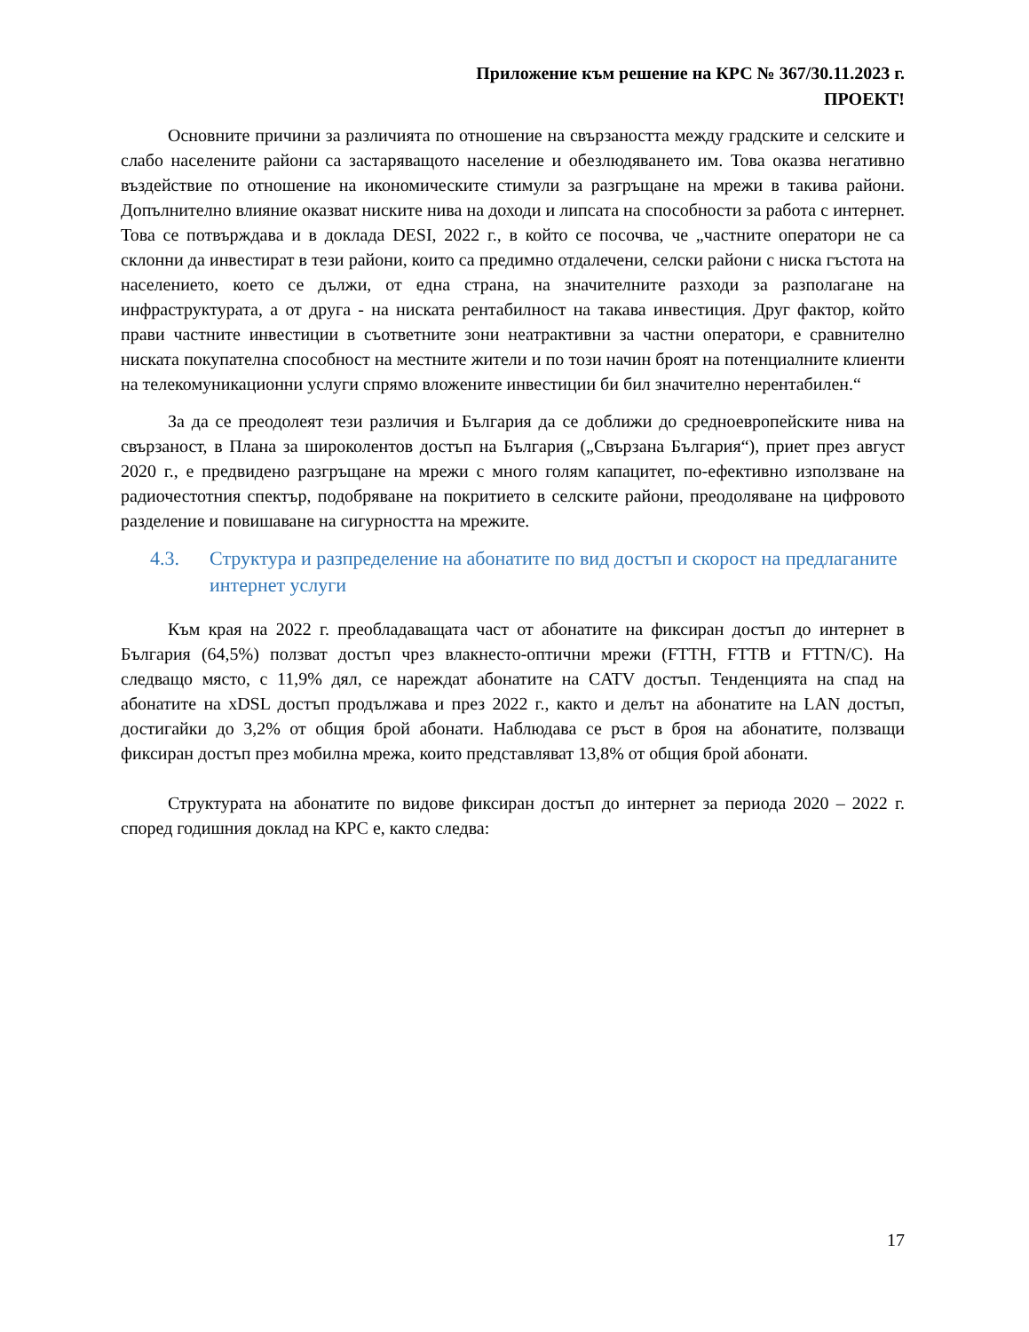Приложение към решение на КРС № 367/30.11.2023 г.
ПРОЕКТ!
Основните причини за различията по отношение на свързаността между градските и селските и слабо населените райони са застаряващото население и обезлюдяването им. Това оказва негативно въздействие по отношение на икономическите стимули за разгръщане на мрежи в такива райони. Допълнително влияние оказват ниските нива на доходи и липсата на способности за работа с интернет. Това се потвърждава и в доклада DESI, 2022 г., в който се посочва, че „частните оператори не са склонни да инвестират в тези райони, които са предимно отдалечени, селски райони с ниска гъстота на населението, което се дължи, от една страна, на значителните разходи за разполагане на инфраструктурата, а от друга - на ниската рентабилност на такава инвестиция. Друг фактор, който прави частните инвестиции в съответните зони неатрактивни за частни оператори, е сравнително ниската покупателна способност на местните жители и по този начин броят на потенциалните клиенти на телекомуникационни услуги спрямо вложените инвестиции би бил значително нерентабилен.“
За да се преодолеят тези различия и България да се доближи до средноевропейските нива на свързаност, в Плана за широколентов достъп на България („Свързана България“), приет през август 2020 г., е предвидено разгръщане на мрежи с много голям капацитет, по-ефективно използване на радиочестотния спектър, подобряване на покритието в селските райони, преодоляване на цифровото разделение и повишаване на сигурността на мрежите.
4.3. Структура и разпределение на абонатите по вид достъп и скорост на предлаганите интернет услуги
Към края на 2022 г. преобладаващата част от абонатите на фиксиран достъп до интернет в България (64,5%) ползват достъп чрез влакнесто-оптични мрежи (FTTH, FTTB и FTTN/C). На следващо място, с 11,9% дял, се нареждат абонатите на CATV достъп. Тенденцията на спад на абонатите на xDSL достъп продължава и през 2022 г., както и делът на абонатите на LAN достъп, достигайки до 3,2% от общия брой абонати. Наблюдава се ръст в броя на абонатите, ползващи фиксиран достъп през мобилна мрежа, които представляват 13,8% от общия брой абонати.
Структурата на абонатите по видове фиксиран достъп до интернет за периода 2020 – 2022 г. според годишния доклад на КРС е, както следва:
17